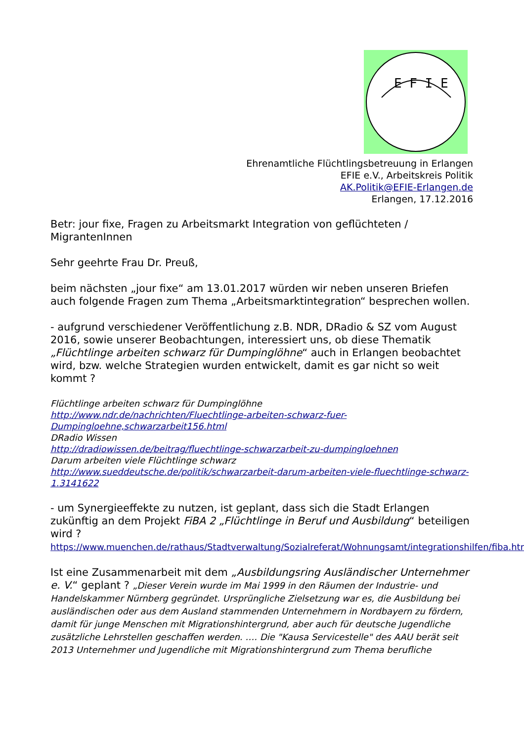E F I E
Ehrenamtliche Flüchtlingsbetreuung in Erlangen
EFIE e.V., Arbeitskreis Politik
AK.Politik@EFIE-Erlangen.de
Erlangen, 17.12.2016
Betr: jour fixe, Fragen zu Arbeitsmarkt Integration von geflüchteten / MigrantenInnen
Sehr geehrte Frau Dr. Preuß,
beim nächsten „jour fixe“ am 13.01.2017 würden wir neben unseren Briefen auch folgende Fragen zum Thema „Arbeitsmarktintegration“ besprechen wollen.
- aufgrund verschiedener Veröffentlichung z.B. NDR, DRadio & SZ vom August 2016, sowie unserer Beobachtungen, interessiert uns, ob diese Thematik „Flüchtlinge arbeiten schwarz für Dumpinglöhne“ auch in Erlangen beobachtet wird, bzw. welche Strategien wurden entwickelt, damit es gar nicht so weit kommt ?
Flüchtlinge arbeiten schwarz für Dumpinglöhne
http://www.ndr.de/nachrichten/Fluechtlinge-arbeiten-schwarz-fuer-Dumpingloehne,schwarzarbeit156.html
DRadio Wissen
http://dradiowissen.de/beitrag/fluechtlinge-schwarzarbeit-zu-dumpingloehnen
Darum arbeiten viele Flüchtlinge schwarz
http://www.sueddeutsche.de/politik/schwarzarbeit-darum-arbeiten-viele-fluechtlinge-schwarz-1.3141622
- um Synergieeffekte zu nutzen, ist geplant, dass sich die Stadt Erlangen zukünftig an dem Projekt FiBA 2 „Flüchtlinge in Beruf und Ausbildung“ beteiligen wird ?
https://www.muenchen.de/rathaus/Stadtverwaltung/Sozialreferat/Wohnungsamt/integrationshilfen/fiba.html
Ist eine Zusammenarbeit mit dem „Ausbildungsring Ausländischer Unternehmer e. V.“ geplant ? „Dieser Verein wurde im Mai 1999 in den Räumen der Industrie- und Handelskammer Nürnberg gegründet. Ursprüngliche Zielsetzung war es, die Ausbildung bei ausländischen oder aus dem Ausland stammenden Unternehmern in Nordbayern zu fördern, damit für junge Menschen mit Migrationshintergrund, aber auch für deutsche Jugendliche zusätzliche Lehrstellen geschaffen werden. …. Die "Kausa Servicestelle" des AAU berät seit 2013 Unternehmer und Jugendliche mit Migrationshintergrund zum Thema berufliche